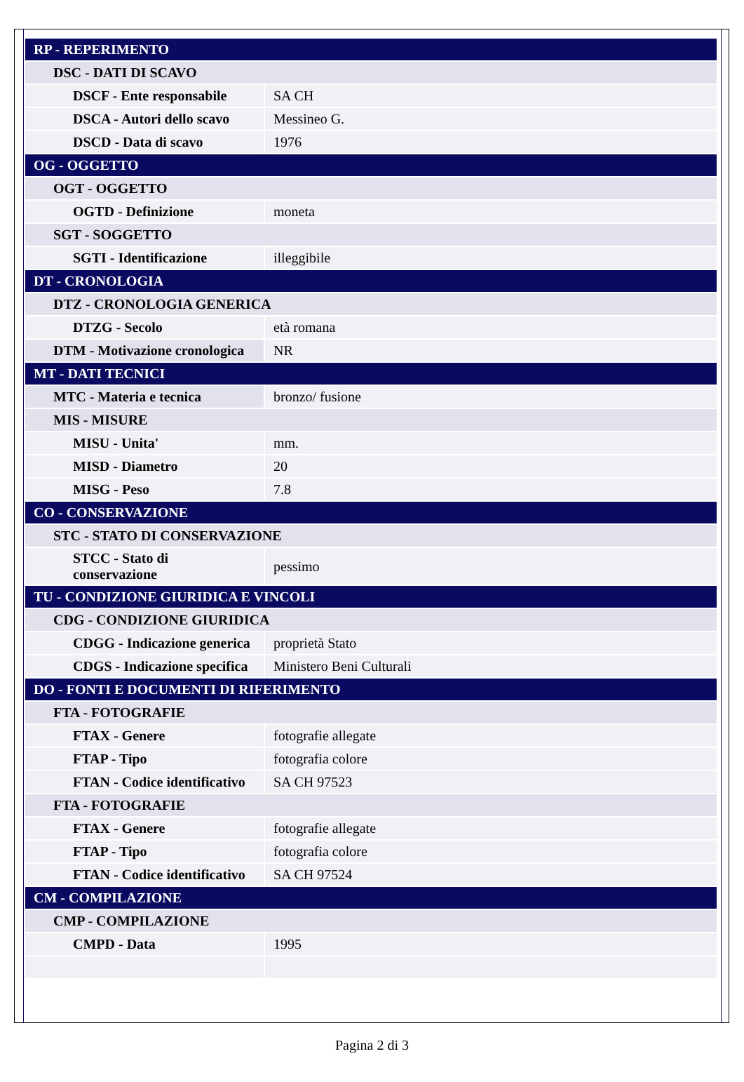| RP - REPERIMENTO | |
| DSC - DATI DI SCAVO | |
| DSCF - Ente responsabile | SA CH |
| DSCA - Autori dello scavo | Messineo G. |
| DSCD - Data di scavo | 1976 |
| OG - OGGETTO | |
| OGT - OGGETTO | |
| OGTD - Definizione | moneta |
| SGT - SOGGETTO | |
| SGTI - Identificazione | illeggibile |
| DT - CRONOLOGIA | |
| DTZ - CRONOLOGIA GENERICA | |
| DTZG - Secolo | età romana |
| DTM - Motivazione cronologica | NR |
| MT - DATI TECNICI | |
| MTC - Materia e tecnica | bronzo/ fusione |
| MIS - MISURE | |
| MISU - Unita' | mm. |
| MISD - Diametro | 20 |
| MISG - Peso | 7.8 |
| CO - CONSERVAZIONE | |
| STC - STATO DI CONSERVAZIONE | |
| STCC - Stato di conservazione | pessimo |
| TU - CONDIZIONE GIURIDICA E VINCOLI | |
| CDG - CONDIZIONE GIURIDICA | |
| CDGG - Indicazione generica | proprietà Stato |
| CDGS - Indicazione specifica | Ministero Beni Culturali |
| DO - FONTI E DOCUMENTI DI RIFERIMENTO | |
| FTA - FOTOGRAFIE | |
| FTAX - Genere | fotografie allegate |
| FTAP - Tipo | fotografia colore |
| FTAN - Codice identificativo | SA CH 97523 |
| FTA - FOTOGRAFIE | |
| FTAX - Genere | fotografie allegate |
| FTAP - Tipo | fotografia colore |
| FTAN - Codice identificativo | SA CH 97524 |
| CM - COMPILAZIONE | |
| CMP - COMPILAZIONE | |
| CMPD - Data | 1995 |
Pagina 2 di 3